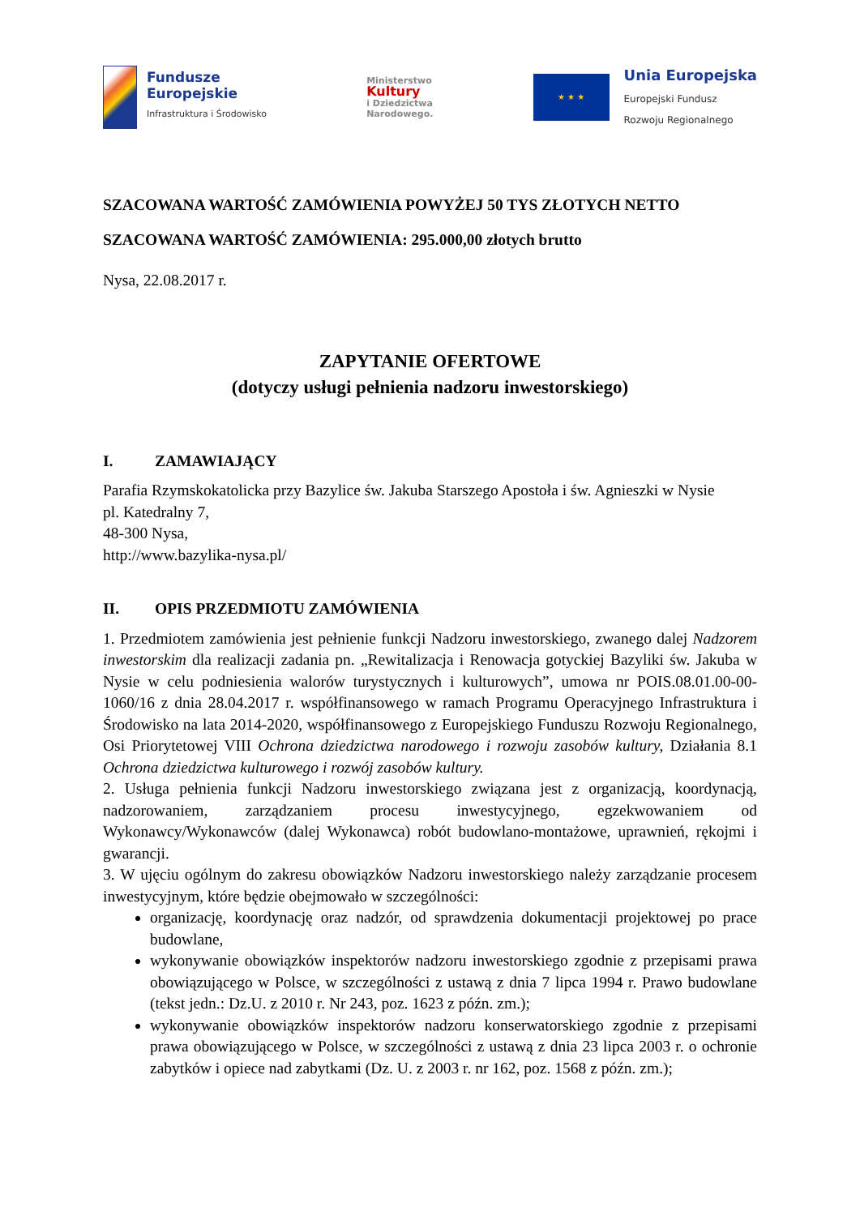Fundusze
Europejskie
Infrastruktura i Środowisko
Ministerstwo
Kultury
i Dziedzictwa
Narodowego.
★ ★ ★
Unia Europejska
Europejski Fundusz
Rozwoju Regionalnego
SZACOWANA WARTOŚĆ ZAMÓWIENIA POWYŻEJ 50 TYS ZŁOTYCH NETTO
SZACOWANA WARTOŚĆ ZAMÓWIENIA: 295.000,00 złotych brutto
Nysa, 22.08.2017 r.
ZAPYTANIE OFERTOWE
(dotyczy usługi pełnienia nadzoru inwestorskiego)
I. ZAMAWIAJĄCY
Parafia Rzymskokatolicka przy Bazylice św. Jakuba Starszego Apostoła i św. Agnieszki w Nysie
pl. Katedralny 7,
48-300 Nysa,
http://www.bazylika-nysa.pl/
II. OPIS PRZEDMIOTU ZAMÓWIENIA
1. Przedmiotem zamówienia jest pełnienie funkcji Nadzoru inwestorskiego, zwanego dalej Nadzorem inwestorskim dla realizacji zadania pn. „Rewitalizacja i Renowacja gotyckiej Bazyliki św. Jakuba w Nysie w celu podniesienia walorów turystycznych i kulturowych”, umowa nr POIS.08.01.00-00-1060/16 z dnia 28.04.2017 r. współfinansowego w ramach Programu Operacyjnego Infrastruktura i Środowisko na lata 2014-2020, współfinansowego z Europejskiego Funduszu Rozwoju Regionalnego, Osi Priorytetowej VIII Ochrona dziedzictwa narodowego i rozwoju zasobów kultury, Działania 8.1 Ochrona dziedzictwa kulturowego i rozwój zasobów kultury.
2. Usługa pełnienia funkcji Nadzoru inwestorskiego związana jest z organizacją, koordynacją, nadzorowaniem, zarządzaniem procesu inwestycyjnego, egzekwowaniem od Wykonawcy/Wykonawców (dalej Wykonawca) robót budowlano-montażowe, uprawnień, rękojmi i gwarancji.
3. W ujęciu ogólnym do zakresu obowiązków Nadzoru inwestorskiego należy zarządzanie procesem inwestycyjnym, które będzie obejmowało w szczególności:
organizację, koordynację oraz nadzór, od sprawdzenia dokumentacji projektowej po prace budowlane,
wykonywanie obowiązków inspektorów nadzoru inwestorskiego zgodnie z przepisami prawa obowiązującego w Polsce, w szczególności z ustawą z dnia 7 lipca 1994 r. Prawo budowlane (tekst jedn.: Dz.U. z 2010 r. Nr 243, poz. 1623 z późn. zm.);
wykonywanie obowiązków inspektorów nadzoru konserwatorskiego zgodnie z przepisami prawa obowiązującego w Polsce, w szczególności z ustawą z dnia 23 lipca 2003 r. o ochronie zabytków i opiece nad zabytkami (Dz. U. z 2003 r. nr 162, poz. 1568 z późn. zm.);